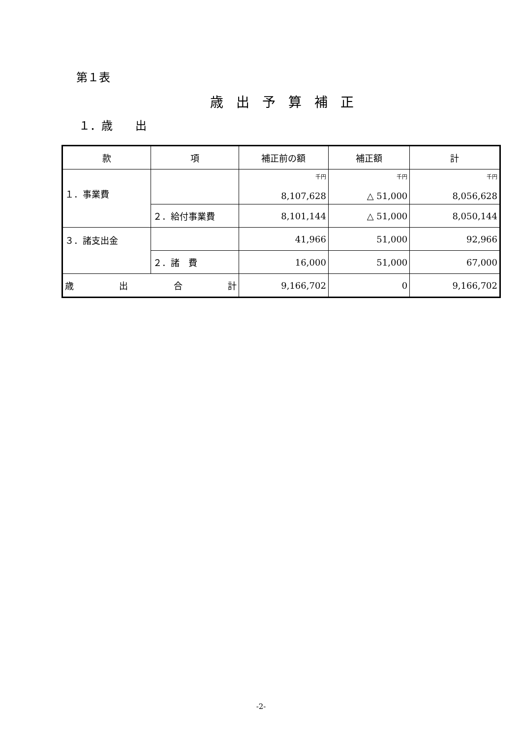第１表
歳出予算補正
１．歳　　出
| 款 | 項 | 補正前の額 | 補正額 | 計 |
| --- | --- | --- | --- | --- |
| １．事業費 | | 千円 8,107,628 | 千円 △ 51,000 | 千円 8,056,628 |
| | ２．給付事業費 | 8,101,144 | △ 51,000 | 8,050,144 |
| ３．諸支出金 | | 41,966 | 51,000 | 92,966 |
| | ２．諸 費 | 16,000 | 51,000 | 67,000 |
| 歳 出 合 計 | | 9,166,702 | 0 | 9,166,702 |
-2-